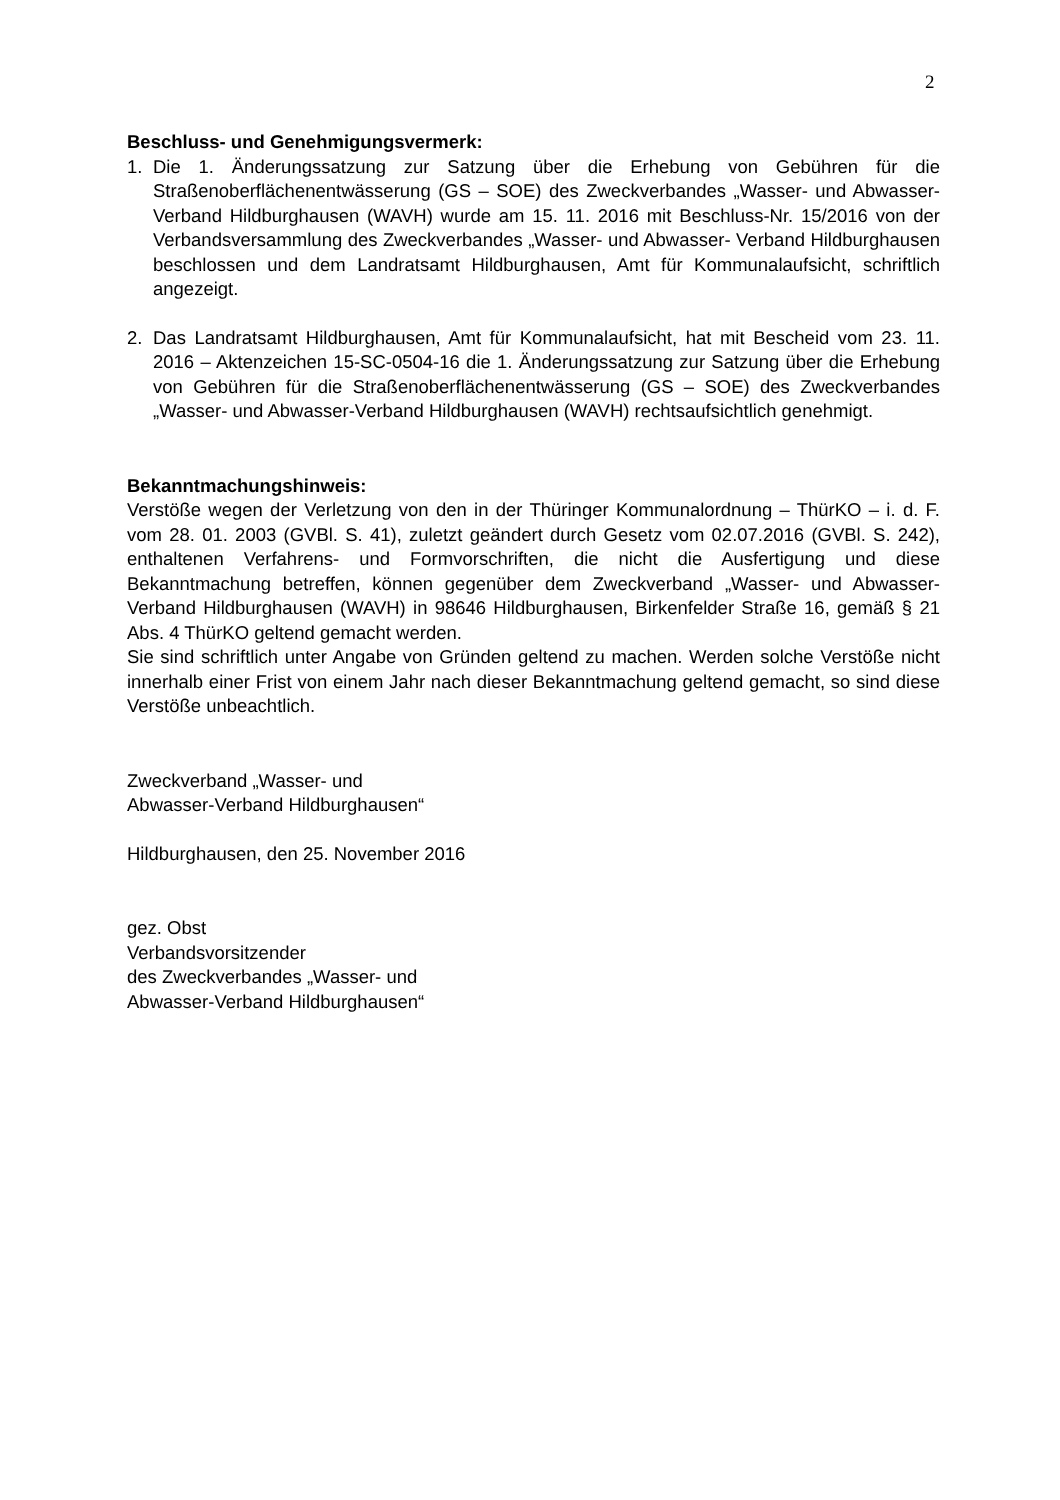2
Beschluss- und Genehmigungsvermerk:
1. Die 1. Änderungssatzung zur Satzung über die Erhebung von Gebühren für die Straßenoberflächenentwässerung (GS – SOE) des Zweckverbandes „Wasser- und Abwasser-Verband Hildburghausen (WAVH) wurde am 15. 11. 2016 mit Beschluss-Nr. 15/2016 von der Verbandsversammlung des Zweckverbandes „Wasser- und Abwasser- Verband Hildburghausen beschlossen und dem Landratsamt Hildburghausen, Amt für Kommunalaufsicht, schriftlich angezeigt.
2. Das Landratsamt Hildburghausen, Amt für Kommunalaufsicht, hat mit Bescheid vom 23. 11. 2016 – Aktenzeichen 15-SC-0504-16 die 1. Änderungssatzung zur Satzung über die Erhebung von Gebühren für die Straßenoberflächenentwässerung (GS – SOE) des Zweckverbandes „Wasser- und Abwasser-Verband Hildburghausen (WAVH) rechtsaufsichtlich genehmigt.
Bekanntmachungshinweis:
Verstöße wegen der Verletzung von den in der Thüringer Kommunalordnung – ThürKO – i. d. F. vom 28. 01. 2003 (GVBl. S. 41), zuletzt geändert durch Gesetz vom 02.07.2016 (GVBl. S. 242), enthaltenen Verfahrens- und Formvorschriften, die nicht die Ausfertigung und diese Bekanntmachung betreffen, können gegenüber dem Zweckverband „Wasser- und Abwasser-Verband Hildburghausen (WAVH) in 98646 Hildburghausen, Birkenfelder Straße 16, gemäß § 21 Abs. 4 ThürKO geltend gemacht werden.
Sie sind schriftlich unter Angabe von Gründen geltend zu machen. Werden solche Verstöße nicht innerhalb einer Frist von einem Jahr nach dieser Bekanntmachung geltend gemacht, so sind diese Verstöße unbeachtlich.
Zweckverband „Wasser- und
Abwasser-Verband Hildburghausen“
Hildburghausen, den 25. November 2016
gez. Obst
Verbandsvorsitzender
des Zweckverbandes „Wasser- und
Abwasser-Verband Hildburghausen“